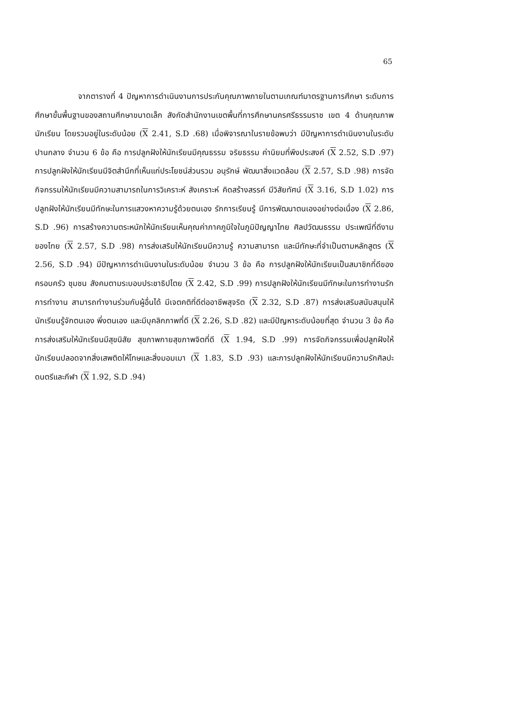65
จากตารางที่ 4 ปัญหาการดำเนินงานการประกันคุณภาพภายในตามเกณฑ์มาตรฐานการศึกษา ระดับการศึกษาขั้นพื้นฐานของสถานศึกษาขนาดเล็ก สังกัดสำนักงานเขตพื้นที่การศึกษานครศรีธรรมราช เขต 4 ด้านคุณภาพนักเรียน โดยรวมอยู่ในระดับน้อย (X 2.41, S.D .68) เมื่อพิจารณาในรายข้อพบว่า มีปัญหาการดำเนินงานในระดับปานกลาง จำนวน 6 ข้อ คือ การปลูกฝังให้นักเรียนมีคุณธรรม จริยธรรม ค่านิยมที่พึงประสงค์ (X 2.52, S.D .97) การปลูกฝังให้นักเรียนมีจิตสำนึกที่เห็นแก่ประโยชน์ส่วนรวม อนุรักษ์ พัฒนาสิ่งแวดล้อม (X 2.57, S.D .98) การจัดกิจกรรมให้นักเรียนมีความสามารถในการวิเคราะห์ สังเคราะห์ คิดสร้างสรรค์ มีวิสัยทัศน์ (X 3.16, S.D 1.02) การปลูกฝังให้นักเรียนมีทักษะในการแสวงหาความรู้ด้วยตนเอง รักการเรียนรู้ มีการพัฒนาตนเองอย่างต่อเนื่อง (X 2.86, S.D .96) การสร้างความตระหนักให้นักเรียนเห็นคุณค่าภาคภูมิใจในภูมิปัญญาไทย ศิลปวัฒนธรรม ประเพณีที่ดีงามของไทย (X 2.57, S.D .98) การส่งเสริมให้นักเรียนมีความรู้ ความสามารถ และมีทักษะที่จำเป็นตามหลักสูตร (X 2.56, S.D .94) มีปัญหาการดำเนินงานในระดับน้อย จำนวน 3 ข้อ คือ การปลูกฝังให้นักเรียนเป็นสมาชิกที่ดีของครอบครัว ชุมชน สังคมตามระบอบประชาธิปไตย (X 2.42, S.D .99) การปลูกฝังให้นักเรียนมีทักษะในการทำงานรักการทำงาน สามารถทำงานร่วมกับผู้อื่นได้ มีเจตคติที่ดีต่ออาชีพสุจริต (X 2.32, S.D .87) การส่งเสริมสนับสนุนให้นักเรียนรู้จักตนเอง พึ่งตนเอง และมีบุคลิกภาพที่ดี (X 2.26, S.D .82) และมีปัญหาระดับน้อยที่สุด จำนวน 3 ข้อ คือ การส่งเสริมให้นักเรียนมีสุขนิสัย สุขภาพกายสุขภาพจิตที่ดี (X 1.94, S.D .99) การจัดกิจกรรมเพื่อปลูกฝังให้นักเรียนปลอดจากสิ่งเสพติดให้โทษและสิ่งมอมเมา (X 1.83, S.D .93) และการปลูกฝังให้นักเรียนมีความรักศิลปะ ดนตรีและกีฬา (X 1.92, S.D .94)